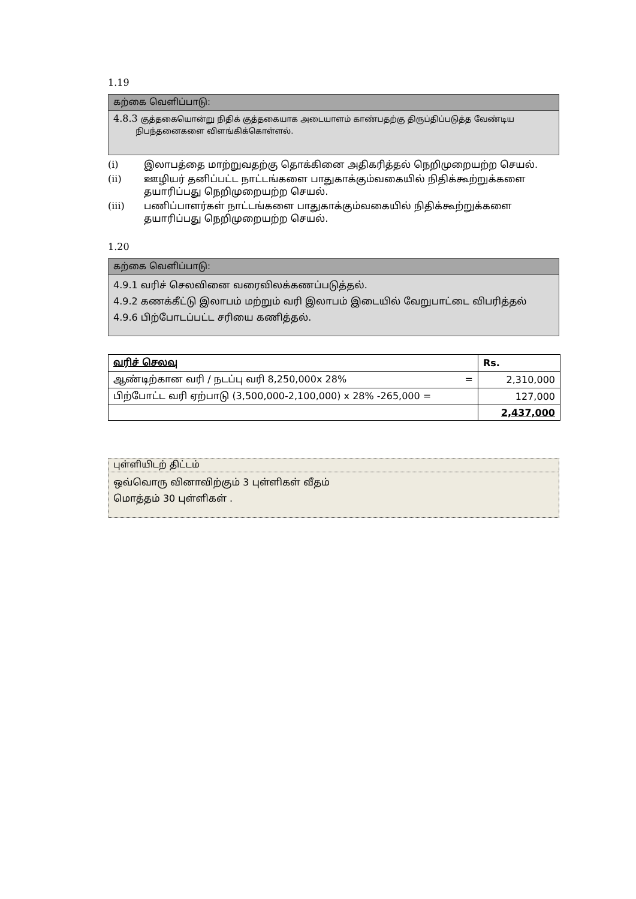1.19
கற்கை வெளிப்பாடு:
4.8.3 குத்தகையொன்று நிதிக் குத்தகையாக அடையாளம் காண்பதற்கு திருப்திப்படுத்த வேண்டிய
நிபந்தனைகளை விளங்கிக்கொள்ளல்.
(i) இலாபத்தை மாற்றுவதற்கு தொக்கினை அதிகரித்தல் நெறிமுறையற்ற செயல்.
(ii) ஊழியர் தனிப்பட்ட நாட்டங்களை பாதுகாக்கும்வகையில் நிதிக்கூற்றுக்களை தயாரிப்பது நெறிமுறையற்ற செயல்.
(iii) பணிப்பாளர்கள் நாட்டங்களை பாதுகாக்கும்வகையில் நிதிக்கூற்றுக்களை தயாரிப்பது நெறிமுறையற்ற செயல்.
1.20
கற்கை வெளிப்பாடு:
4.9.1 வரிச் செலவினை வரைவிலக்கணப்படுத்தல்.
4.9.2 கணக்கீட்டு இலாபம் மற்றும் வரி இலாபம் இடையில் வேறுபாட்டை விபரித்தல்
4.9.6 பிற்போடப்பட்ட சரியை கணித்தல்.
| வரிச் செலவு | Rs. |
| --- | --- |
| ஆண்டிற்கான வரி / நடப்பு வரி 8,250,000x 28% = | 2,310,000 |
| பிற்போட்ட வரி ஏற்பாடு (3,500,000-2,100,000) x 28% -265,000 = | 127,000 |
| | 2,437,000 |
புள்ளியிடற் திட்டம்
ஒவ்வொரு வினாவிற்கும் 3 புள்ளிகள் வீதம்
மொத்தம் 30 புள்ளிகள் .